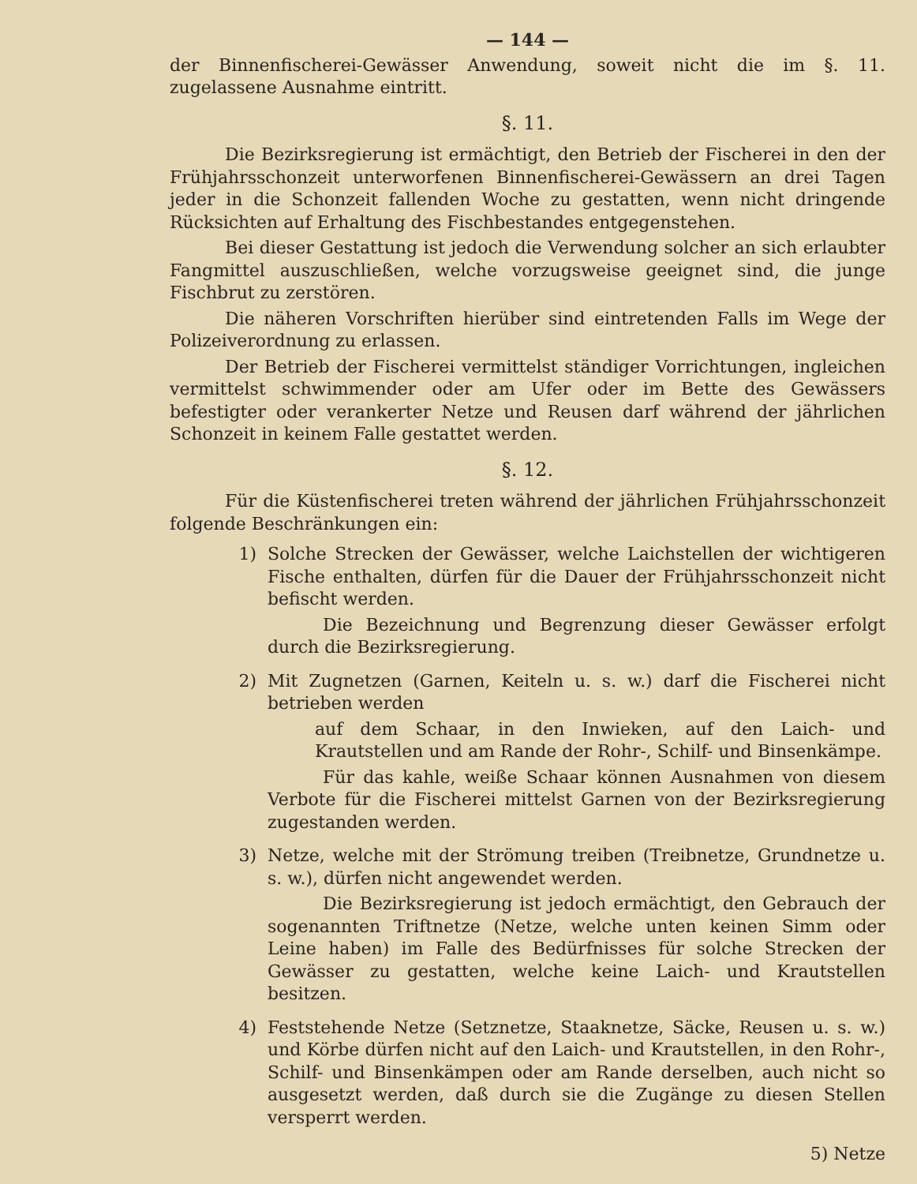— 144 —
der Binnenfischerei-Gewässer Anwendung, soweit nicht die im §. 11. zugelassene Ausnahme eintritt.
§. 11.
Die Bezirksregierung ist ermächtigt, den Betrieb der Fischerei in den der Frühjahrsschonzeit unterworfenen Binnenfischerei-Gewässern an drei Tagen jeder in die Schonzeit fallenden Woche zu gestatten, wenn nicht dringende Rücksichten auf Erhaltung des Fischbestandes entgegenstehen.
Bei dieser Gestattung ist jedoch die Verwendung solcher an sich erlaubter Fangmittel auszuschließen, welche vorzugsweise geeignet sind, die junge Fischbrut zu zerstören.
Die näheren Vorschriften hierüber sind eintretenden Falls im Wege der Polizeiverordnung zu erlassen.
Der Betrieb der Fischerei vermittelst ständiger Vorrichtungen, ingleichen vermittelst schwimmender oder am Ufer oder im Bette des Gewässers befestigter oder verankerter Netze und Reusen darf während der jährlichen Schonzeit in keinem Falle gestattet werden.
§. 12.
Für die Küstenfischerei treten während der jährlichen Frühjahrsschonzeit folgende Beschränkungen ein:
1) Solche Strecken der Gewässer, welche Laichstellen der wichtigeren Fische enthalten, dürfen für die Dauer der Frühjahrsschonzeit nicht befischt werden.
Die Bezeichnung und Begrenzung dieser Gewässer erfolgt durch die Bezirksregierung.
2) Mit Zugnetzen (Garnen, Keiteln u. s. w.) darf die Fischerei nicht betrieben werden
auf dem Schaar, in den Inwieken, auf den Laich- und Krautstellen und am Rande der Rohr-, Schilf- und Binsenkämpe.
Für das kahle, weiße Schaar können Ausnahmen von diesem Verbote für die Fischerei mittelst Garnen von der Bezirksregierung zugestanden werden.
3) Netze, welche mit der Strömung treiben (Treibnetze, Grundnetze u. s. w.), dürfen nicht angewendet werden.
Die Bezirksregierung ist jedoch ermächtigt, den Gebrauch der sogenannten Triftnetze (Netze, welche unten keinen Simm oder Leine haben) im Falle des Bedürfnisses für solche Strecken der Gewässer zu gestatten, welche keine Laich- und Krautstellen besitzen.
4) Feststehende Netze (Setznetze, Staaknetze, Säcke, Reusen u. s. w.) und Körbe dürfen nicht auf den Laich- und Krautstellen, in den Rohr-, Schilf- und Binsenkämpen oder am Rande derselben, auch nicht so ausgesetzt werden, daß durch sie die Zugänge zu diesen Stellen versperrt werden.
5) Netze